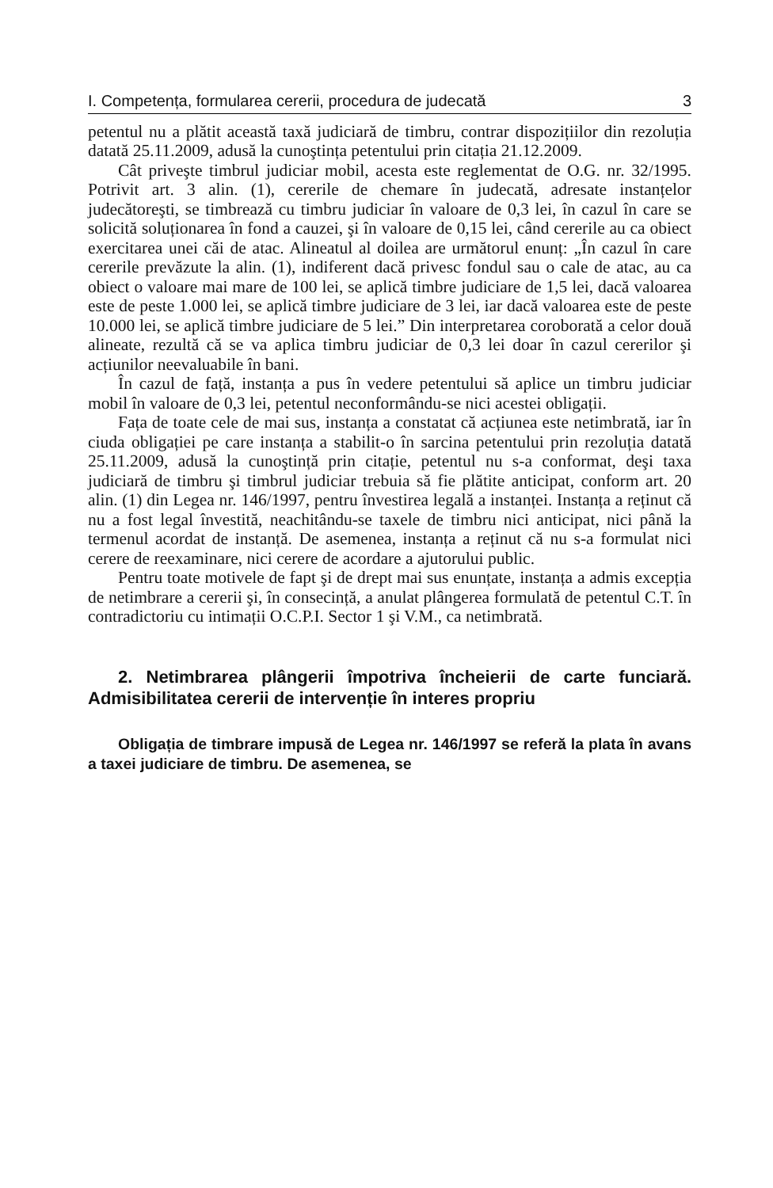I. Competența, formularea cererii, procedura de judecată 3
petentul nu a plătit această taxă judiciară de timbru, contrar dispozițiilor din rezoluția datată 25.11.2009, adusă la cunoştința petentului prin citația 21.12.2009.
Cât priveşte timbrul judiciar mobil, acesta este reglementat de O.G. nr. 32/1995. Potrivit art. 3 alin. (1), cererile de chemare în judecată, adresate instanțelor judecătoreşti, se timbrează cu timbru judiciar în valoare de 0,3 lei, în cazul în care se solicită soluționarea în fond a cauzei, şi în valoare de 0,15 lei, când cererile au ca obiect exercitarea unei căi de atac. Alineatul al doilea are următorul enunț: „În cazul în care cererile prevăzute la alin. (1), indiferent dacă privesc fondul sau o cale de atac, au ca obiect o valoare mai mare de 100 lei, se aplică timbre judiciare de 1,5 lei, dacă valoarea este de peste 1.000 lei, se aplică timbre judiciare de 3 lei, iar dacă valoarea este de peste 10.000 lei, se aplică timbre judiciare de 5 lei.” Din interpretarea coroborată a celor două alineate, rezultă că se va aplica timbru judiciar de 0,3 lei doar în cazul cererilor şi acțiunilor neevaluabile în bani.
În cazul de față, instanța a pus în vedere petentului să aplice un timbru judiciar mobil în valoare de 0,3 lei, petentul neconformându-se nici acestei obligații.
Fața de toate cele de mai sus, instanța a constatat că acțiunea este netimbrată, iar în ciuda obligației pe care instanța a stabilit-o în sarcina petentului prin rezoluția datată 25.11.2009, adusă la cunoştință prin citație, petentul nu s-a conformat, deşi taxa judiciară de timbru şi timbrul judiciar trebuia să fie plătite anticipat, conform art. 20 alin. (1) din Legea nr. 146/1997, pentru învestirea legală a instanței. Instanța a reținut că nu a fost legal învestită, neachitându-se taxele de timbru nici anticipat, nici până la termenul acordat de instanță. De asemenea, instanța a reținut că nu s-a formulat nici cerere de reexaminare, nici cerere de acordare a ajutorului public.
Pentru toate motivele de fapt şi de drept mai sus enunțate, instanța a admis excepția de netimbrare a cererii şi, în consecință, a anulat plângerea formulată de petentul C.T. în contradictoriu cu intimații O.C.P.I. Sector 1 şi V.M., ca netimbrată.
2. Netimbrarea plângerii împotriva încheierii de carte funciară. Admisibilitatea cererii de intervenție în interes propriu
Obligația de timbrare impusă de Legea nr. 146/1997 se referă la plata în avans a taxei judiciare de timbru. De asemenea, se